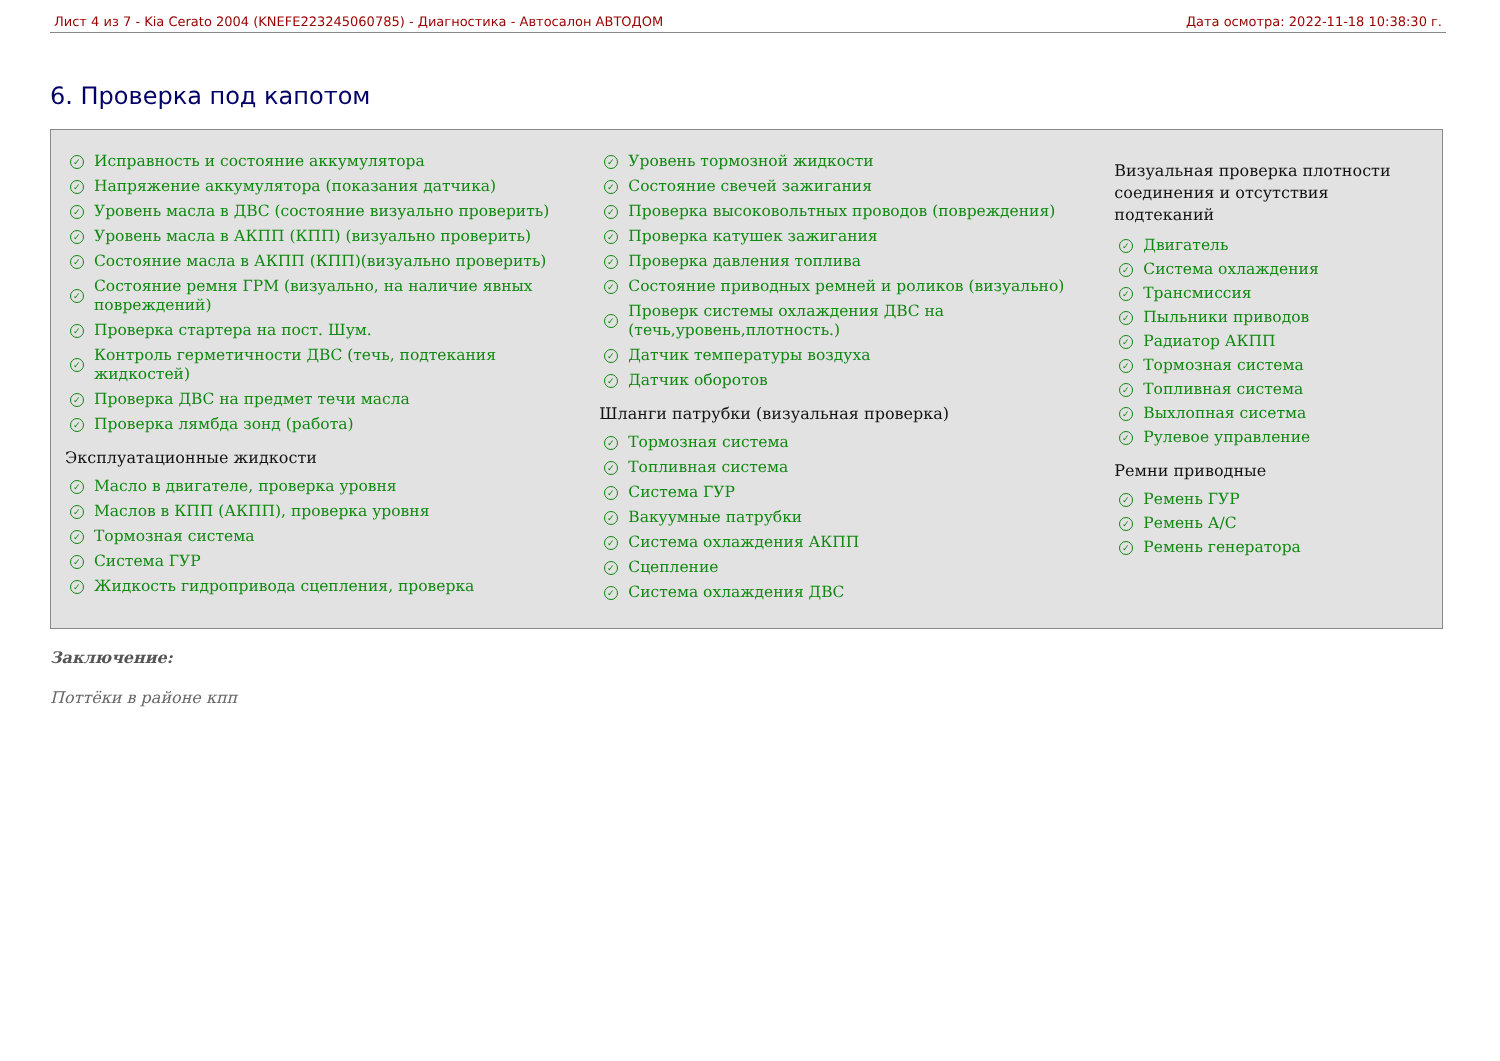Лист 4 из 7 - Kia Cerato 2004 (KNEFE223245060785) - Диагностика - Автосалон АВТОДОМ Дата осмотра: 2022-11-18 10:38:30 г.
6. Проверка под капотом
✓ Исправность и состояние аккумулятора
✓ Напряжение аккумулятора (показания датчика)
✓ Уровень масла в ДВС (состояние визуально проверить)
✓ Уровень масла в АКПП (КПП) (визуально проверить)
✓ Состояние масла в АКПП (КПП)(визуально проверить)
✓ Состояние ремня ГРМ (визуально, на наличие явных повреждений)
✓ Проверка стартера на пост. Шум.
✓ Контроль герметичности ДВС (течь, подтекания жидкостей)
✓ Проверка ДВС на предмет течи масла
✓ Проверка лямбда зонд (работа)
Эксплуатационные жидкости
✓ Масло в двигателе, проверка уровня
✓ Маслов в КПП (АКПП), проверка уровня
✓ Тормозная система
✓ Система ГУР
✓ Жидкость гидропривода сцепления, проверка
✓ Уровень тормозной жидкости
✓ Состояние свечей зажигания
✓ Проверка высоковольтных проводов (повреждения)
✓ Проверка катушек зажигания
✓ Проверка давления топлива
✓ Состояние приводных ремней и роликов (визуально)
✓ Проверк системы охлаждения ДВС на (течь,уровень,плотность.)
✓ Датчик температуры воздуха
✓ Датчик оборотов
Шланги патрубки (визуальная проверка)
✓ Тормозная система
✓ Топливная система
✓ Система ГУР
✓ Вакуумные патрубки
✓ Система охлаждения АКПП
✓ Сцепление
✓ Система охлаждения ДВС
Визуальная проверка плотности соединения и отсутствия подтеканий
✓ Двигатель
✓ Система охлаждения
✓ Трансмиссия
✓ Пыльники приводов
✓ Радиатор АКПП
✓ Тормозная система
✓ Топливная система
✓ Выхлопная сисетма
✓ Рулевое управление
Ремни приводные
✓ Ремень ГУР
✓ Ремень А/С
✓ Ремень генератора
Заключение:
Поттёки в районе кпп